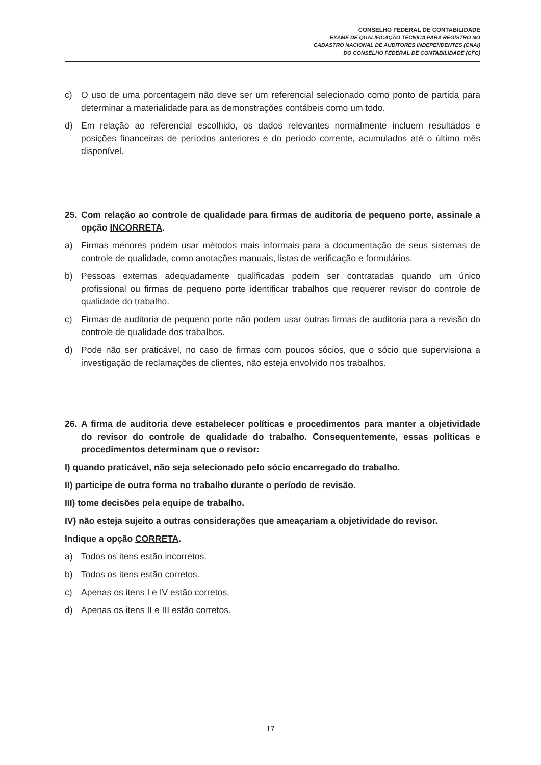CONSELHO FEDERAL DE CONTABILIDADE
EXAME DE QUALIFICAÇÃO TÉCNICA PARA REGISTRO NO
CADASTRO NACIONAL DE AUDITORES INDEPENDENTES (CNAI)
DO CONSELHO FEDERAL DE CONTABILIDADE (CFC)
c) O uso de uma porcentagem não deve ser um referencial selecionado como ponto de partida para determinar a materialidade para as demonstrações contábeis como um todo.
d) Em relação ao referencial escolhido, os dados relevantes normalmente incluem resultados e posições financeiras de períodos anteriores e do período corrente, acumulados até o último mês disponível.
25. Com relação ao controle de qualidade para firmas de auditoria de pequeno porte, assinale a opção INCORRETA.
a) Firmas menores podem usar métodos mais informais para a documentação de seus sistemas de controle de qualidade, como anotações manuais, listas de verificação e formulários.
b) Pessoas externas adequadamente qualificadas podem ser contratadas quando um único profissional ou firmas de pequeno porte identificar trabalhos que requerer revisor do controle de qualidade do trabalho.
c) Firmas de auditoria de pequeno porte não podem usar outras firmas de auditoria para a revisão do controle de qualidade dos trabalhos.
d) Pode não ser praticável, no caso de firmas com poucos sócios, que o sócio que supervisiona a investigação de reclamações de clientes, não esteja envolvido nos trabalhos.
26. A firma de auditoria deve estabelecer políticas e procedimentos para manter a objetividade do revisor do controle de qualidade do trabalho. Consequentemente, essas políticas e procedimentos determinam que o revisor:
I) quando praticável, não seja selecionado pelo sócio encarregado do trabalho.
II) participe de outra forma no trabalho durante o período de revisão.
III) tome decisões pela equipe de trabalho.
IV) não esteja sujeito a outras considerações que ameaçariam a objetividade do revisor.
Indique a opção CORRETA.
a) Todos os itens estão incorretos.
b) Todos os itens estão corretos.
c) Apenas os itens I e IV estão corretos.
d) Apenas os itens II e III estão corretos.
17